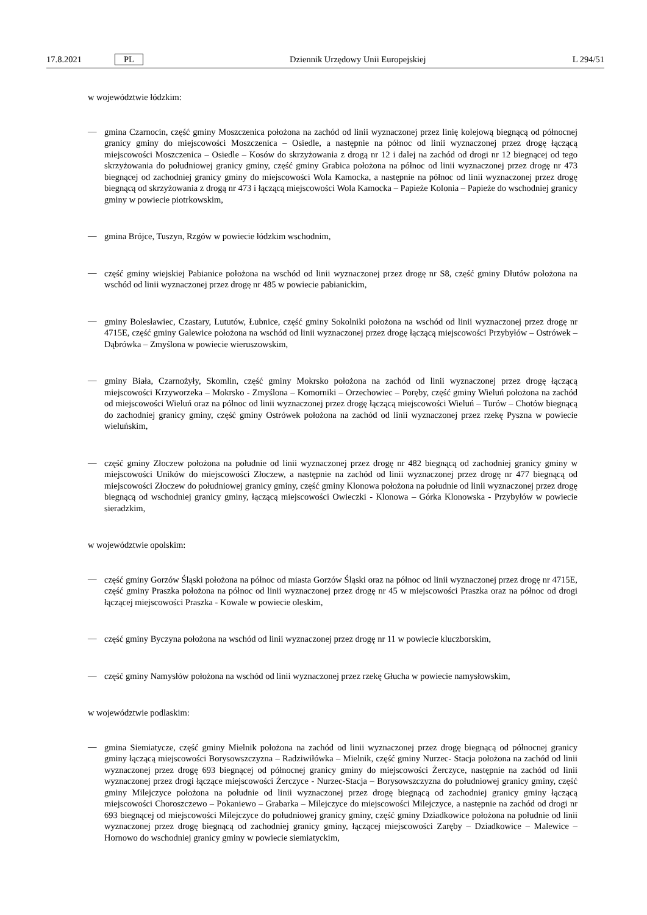17.8.2021 PL Dziennik Urzędowy Unii Europejskiej L 294/51
w województwie łódzkim:
—
gmina Czarnocin, część gminy Moszczenica położona na zachód od linii wyznaczonej przez linię kolejową biegnącą od północnej granicy gminy do miejscowości Moszczenica – Osiedle, a następnie na północ od linii wyznaczonej przez drogę łączącą miejscowości Moszczenica – Osiedle – Kosów do skrzyżowania z drogą nr 12 i dalej na zachód od drogi nr 12 biegnącej od tego skrzyżowania do południowej granicy gminy, część gminy Grabica położona na północ od linii wyznaczonej przez drogę nr 473 biegnącej od zachodniej granicy gminy do miejscowości Wola Kamocka, a następnie na północ od linii wyznaczonej przez drogę biegnącą od skrzyżowania z drogą nr 473 i łączącą miejscowości Wola Kamocka – Papieże Kolonia – Papieże do wschodniej granicy gminy w powiecie piotrkowskim,
—
gmina Brójce, Tuszyn, Rzgów w powiecie łódzkim wschodnim,
—
część gminy wiejskiej Pabianice położona na wschód od linii wyznaczonej przez drogę nr S8, część gminy Dłutów położona na wschód od linii wyznaczonej przez drogę nr 485 w powiecie pabianickim,
—
gminy Bolesławiec, Czastary, Lututów, Łubnice, część gminy Sokolniki położona na wschód od linii wyznaczonej przez drogę nr 4715E, część gminy Galewice położona na wschód od linii wyznaczonej przez drogę łączącą miejscowości Przybyłów – Ostrówek – Dąbrówka – Zmyślona w powiecie wieruszowskim,
—
gminy Biała, Czarnożyły, Skomlin, część gminy Mokrsko położona na zachód od linii wyznaczonej przez drogę łączącą miejscowości Krzyworzeka – Mokrsko - Zmyślona – Komorniki – Orzechowiec – Poręby, część gminy Wieluń położona na zachód od miejscowości Wieluń oraz na północ od linii wyznaczonej przez drogę łączącą miejscowości Wieluń – Turów – Chotów biegnącą do zachodniej granicy gminy, część gminy Ostrówek położona na zachód od linii wyznaczonej przez rzekę Pyszna w powiecie wieluńskim,
—
część gminy Złoczew położona na południe od linii wyznaczonej przez drogę nr 482 biegnącą od zachodniej granicy gminy w miejscowości Uników do miejscowości Złoczew, a następnie na zachód od linii wyznaczonej przez drogę nr 477 biegnącą od miejscowości Złoczew do południowej granicy gminy, część gminy Klonowa położona na południe od linii wyznaczonej przez drogę biegnącą od wschodniej granicy gminy, łączącą miejscowości Owieczki - Klonowa – Górka Klonowska - Przybyłów w powiecie sieradzkim,
w województwie opolskim:
—
część gminy Gorzów Śląski położona na północ od miasta Gorzów Śląski oraz na północ od linii wyznaczonej przez drogę nr 4715E, część gminy Praszka położona na północ od linii wyznaczonej przez drogę nr 45 w miejscowości Praszka oraz na północ od drogi łączącej miejscowości Praszka - Kowale w powiecie oleskim,
—
część gminy Byczyna położona na wschód od linii wyznaczonej przez drogę nr 11 w powiecie kluczborskim,
—
część gminy Namysłów położona na wschód od linii wyznaczonej przez rzekę Głucha w powiecie namysłowskim,
w województwie podlaskim:
—
gmina Siemiatycze, część gminy Mielnik położona na zachód od linii wyznaczonej przez drogę biegnącą od północnej granicy gminy łączącą miejscowości Borysowszczyzna – Radziwiłówka – Mielnik, część gminy Nurzec- Stacja położona na zachód od linii wyznaczonej przez drogę 693 biegnącej od północnej granicy gminy do miejscowości Żerczyce, następnie na zachód od linii wyznaczonej przez drogi łączące miejscowości Żerczyce - Nurzec-Stacja – Borysowszczyzna do południowej granicy gminy, część gminy Milejczyce położona na południe od linii wyznaczonej przez drogę biegnącą od zachodniej granicy gminy łączącą miejscowości Choroszczewo – Pokaniewo – Grabarka – Milejczyce do miejscowości Milejczyce, a następnie na zachód od drogi nr 693 biegnącej od miejscowości Milejczyce do południowej granicy gminy, część gminy Dziadkowice położona na południe od linii wyznaczonej przez drogę biegnącą od zachodniej granicy gminy, łączącej miejscowości Zaręby – Dziadkowice – Malewice – Hornowo do wschodniej granicy gminy w powiecie siemiatyckim,